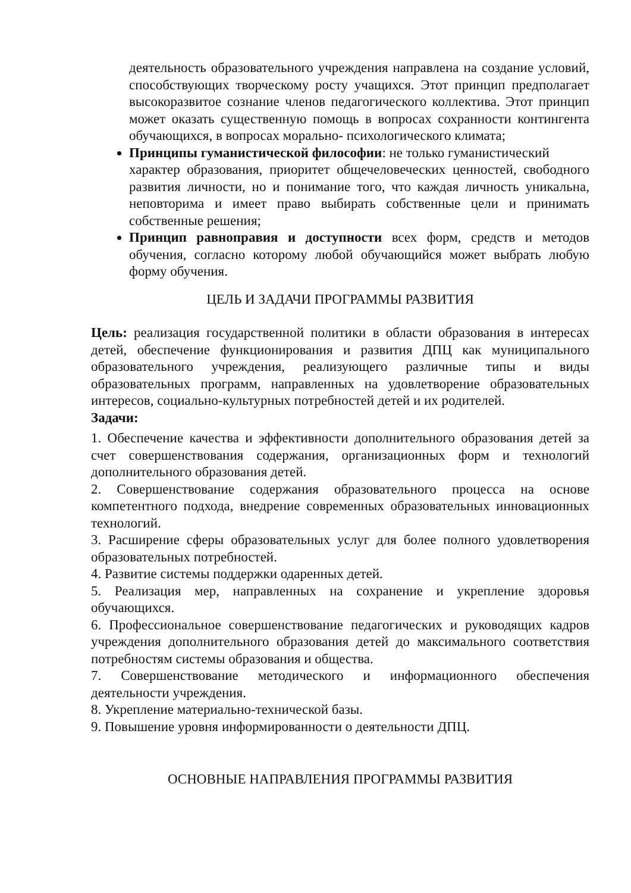деятельность образовательного учреждения направлена на создание условий, способствующих творческому росту учащихся. Этот принцип предполагает высокоразвитое сознание членов педагогического коллектива. Этот принцип может оказать существенную помощь в вопросах сохранности контингента обучающихся, в вопросах морально- психологического климата;
Принципы гуманистической философии: не только гуманистический
характер образования, приоритет общечеловеческих ценностей, свободного развития личности, но и понимание того, что каждая личность уникальна, неповторима и имеет право выбирать собственные цели и принимать собственные решения;
Принцип равноправия и доступности всех форм, средств и методов обучения, согласно которому любой обучающийся может выбрать любую форму обучения.
ЦЕЛЬ И ЗАДАЧИ ПРОГРАММЫ РАЗВИТИЯ
Цель: реализация государственной политики в области образования в интересах детей, обеспечение функционирования и развития ДПЦ как муниципального образовательного учреждения, реализующего различные типы и виды образовательных программ, направленных на удовлетворение образовательных интересов, социально-культурных потребностей детей и их родителей.
Задачи:
1. Обеспечение качества и эффективности дополнительного образования детей за счет совершенствования содержания, организационных форм и технологий дополнительного образования детей.
2. Совершенствование содержания образовательного процесса на основе компетентного подхода, внедрение современных образовательных инновационных технологий.
3. Расширение сферы образовательных услуг для более полного удовлетворения образовательных потребностей.
4. Развитие системы поддержки одаренных детей.
5. Реализация мер, направленных на сохранение и укрепление здоровья обучающихся.
6. Профессиональное совершенствование педагогических и руководящих кадров учреждения дополнительного образования детей до максимального соответствия потребностям системы образования и общества.
7. Совершенствование методического и информационного обеспечения деятельности учреждения.
8. Укрепление материально-технической базы.
9. Повышение уровня информированности о деятельности ДПЦ.
ОСНОВНЫЕ НАПРАВЛЕНИЯ ПРОГРАММЫ РАЗВИТИЯ